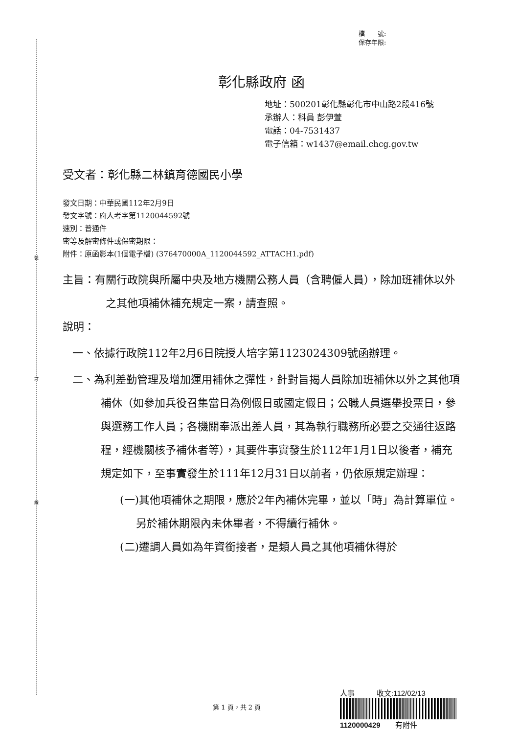裝
訂
線
檔　　號:
保存年限:
彰化縣政府 函
地址：500201彰化縣彰化市中山路2段416號
承辦人：科員 彭伊萱
電話：04-7531437
電子信箱：w1437@email.chcg.gov.tw
受文者：彰化縣二林鎮育德國民小學
發文日期：中華民國112年2月9日
發文字號：府人考字第1120044592號
速別：普通件
密等及解密條件或保密期限：
附件：原函影本(1個電子檔) (376470000A_1120044592_ATTACH1.pdf)
主旨：有關行政院與所屬中央及地方機關公務人員（含聘僱人員），除加班補休以外之其他項補休補充規定一案，請查照。
說明：
一、依據行政院112年2月6日院授人培字第1123024309號函辦理。
二、為利差勤管理及增加運用補休之彈性，針對旨揭人員除加班補休以外之其他項補休（如參加兵役召集當日為例假日或國定假日；公職人員選舉投票日，參與選務工作人員；各機關奉派出差人員，其為執行職務所必要之交通往返路程，經機關核予補休者等），其要件事實發生於112年1月1日以後者，補充規定如下，至事實發生於111年12月31日以前者，仍依原規定辦理：
(一)其他項補休之期限，應於2年內補休完畢，並以「時」為計算單位。另於補休期限內未休畢者，不得續行補休。
(二)遷調人員如為年資銜接者，是類人員之其他項補休得於
第 1 頁，共 2 頁
人事　　　收文:112/02/13
1120000429　　有附件